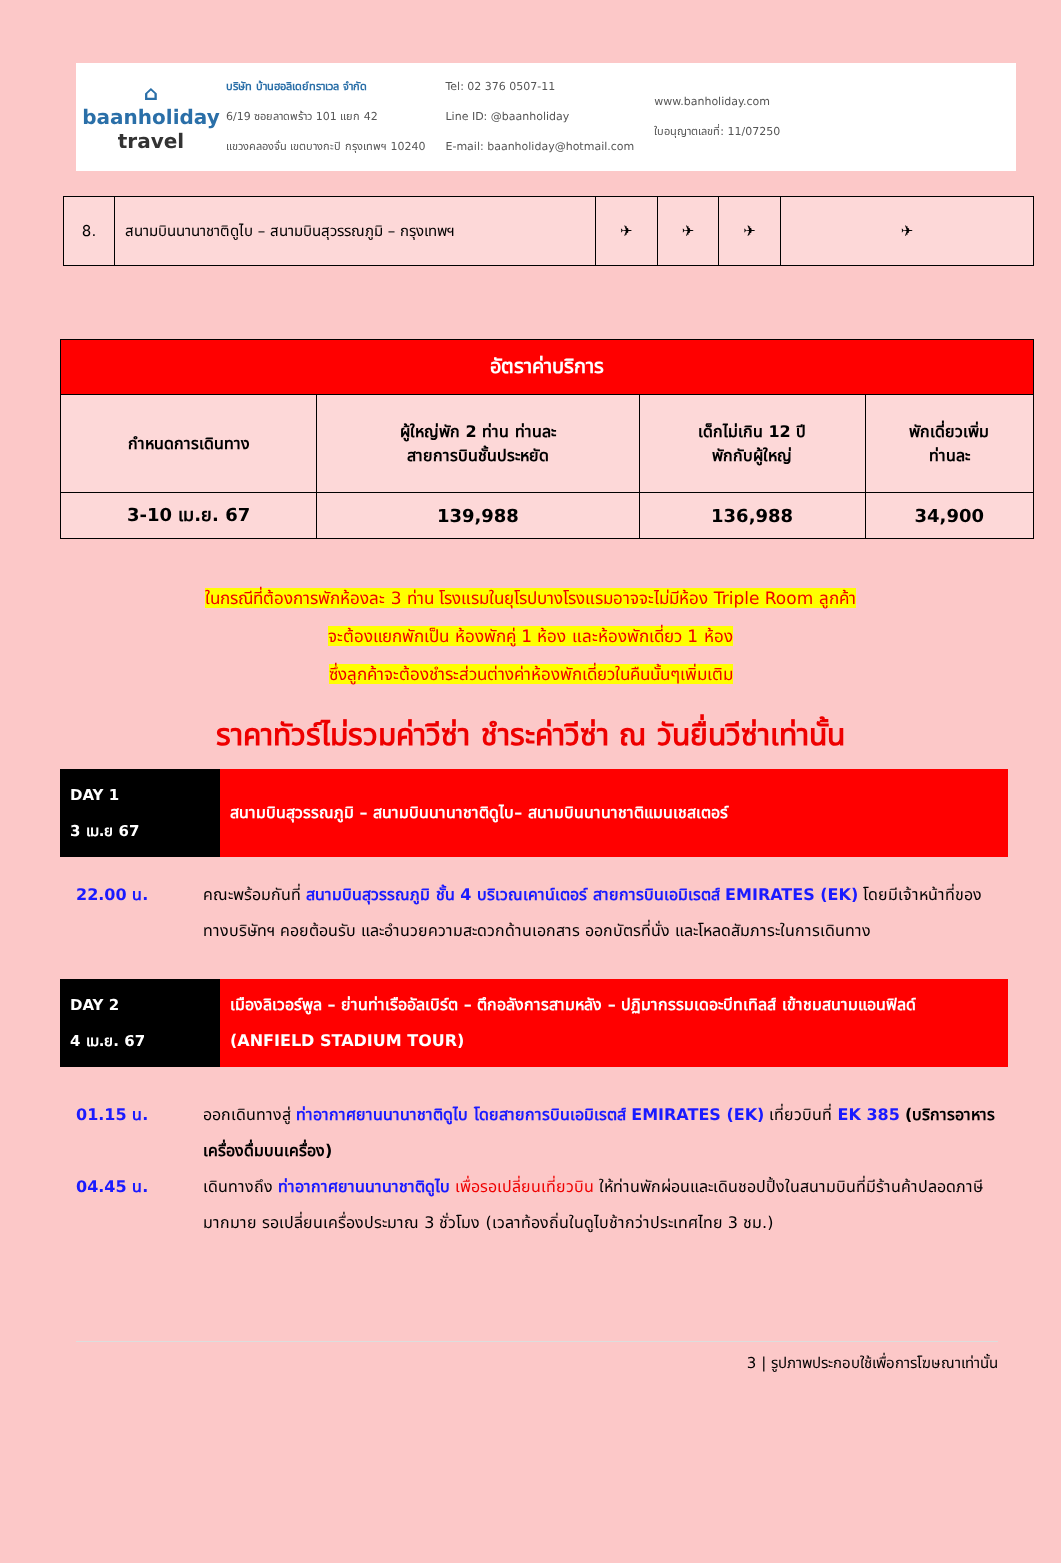⌂
baanholiday
travel
บริษัท บ้านฮอลิเดย์ทราเวล จำกัด
6/19 ซอยลาดพร้าว 101 แยก 42
แขวงคลองจั่น เขตบางกะปิ กรุงเทพฯ 10240
Tel: 02 376 0507-11
Line ID: @baanholiday
E-mail: baanholiday@hotmail.com
www.banholiday.com
ใบอนุญาตเลขที่: 11/07250
| 8. | สนามบินนานาชาติดูไบ – สนามบินสุวรรณภูมิ – กรุงเทพฯ | ✈ | ✈ | ✈ | ✈ |
| อัตราค่าบริการ | | | |
| --- | --- | --- | --- |
| กำหนดการเดินทาง | ผู้ใหญ่พัก 2 ท่าน ท่านละ สายการบินชั้นประหยัด | เด็กไม่เกิน 12 ปี พักกับผู้ใหญ่ | พักเดี่ยวเพิ่ม ท่านละ |
| 3-10 เม.ย. 67 | 139,988 | 136,988 | 34,900 |
ในกรณีที่ต้องการพักห้องละ 3 ท่าน โรงแรมในยุโรปบางโรงแรมอาจจะไม่มีห้อง Triple Room ลูกค้า
จะต้องแยกพักเป็น ห้องพักคู่ 1 ห้อง และห้องพักเดี่ยว 1 ห้อง
ซึ่งลูกค้าจะต้องชำระส่วนต่างค่าห้องพักเดี่ยวในคืนนั้นๆเพิ่มเติม
ราคาทัวร์ไม่รวมค่าวีซ่า ชำระค่าวีซ่า ณ วันยื่นวีซ่าเท่านั้น
DAY 1
3 เม.ย 67
สนามบินสุวรรณภูมิ – สนามบินนานาชาติดูไบ– สนามบินนานาชาติแมนเชสเตอร์
22.00 น. คณะพร้อมกันที่ สนามบินสุวรรณภูมิ ชั้น 4 บริเวณเคาน์เตอร์ สายการบินเอมิเรตส์ EMIRATES (EK) โดยมีเจ้าหน้าที่ของทางบริษัทฯ คอยต้อนรับ และอำนวยความสะดวกด้านเอกสาร ออกบัตรที่นั่ง และโหลดสัมภาระในการเดินทาง
DAY 2
4 เม.ย. 67
เมืองลิเวอร์พูล – ย่านท่าเรืออัลเบิร์ต – ตึกอลังการสามหลัง – ปฏิมากรรมเดอะบีทเทิลส์ เข้าชมสนามแอนฟิลด์ (ANFIELD STADIUM TOUR)
01.15 น. ออกเดินทางสู่ ท่าอากาศยานนานาชาติดูไบ โดยสายการบินเอมิเรตส์ EMIRATES (EK) เที่ยวบินที่ EK 385 (บริการอาหารเครื่องดื่มบนเครื่อง)
04.45 น. เดินทางถึง ท่าอากาศยานนานาชาติดูไบ เพื่อรอเปลี่ยนเที่ยวบิน ให้ท่านพักผ่อนและเดินชอปปิ้งในสนามบินที่มีร้านค้าปลอดภาษีมากมาย รอเปลี่ยนเครื่องประมาณ 3 ชั่วโมง (เวลาท้องถิ่นในดูไบช้ากว่าประเทศไทย 3 ชม.)
3 | รูปภาพประกอบใช้เพื่อการโฆษณาเท่านั้น